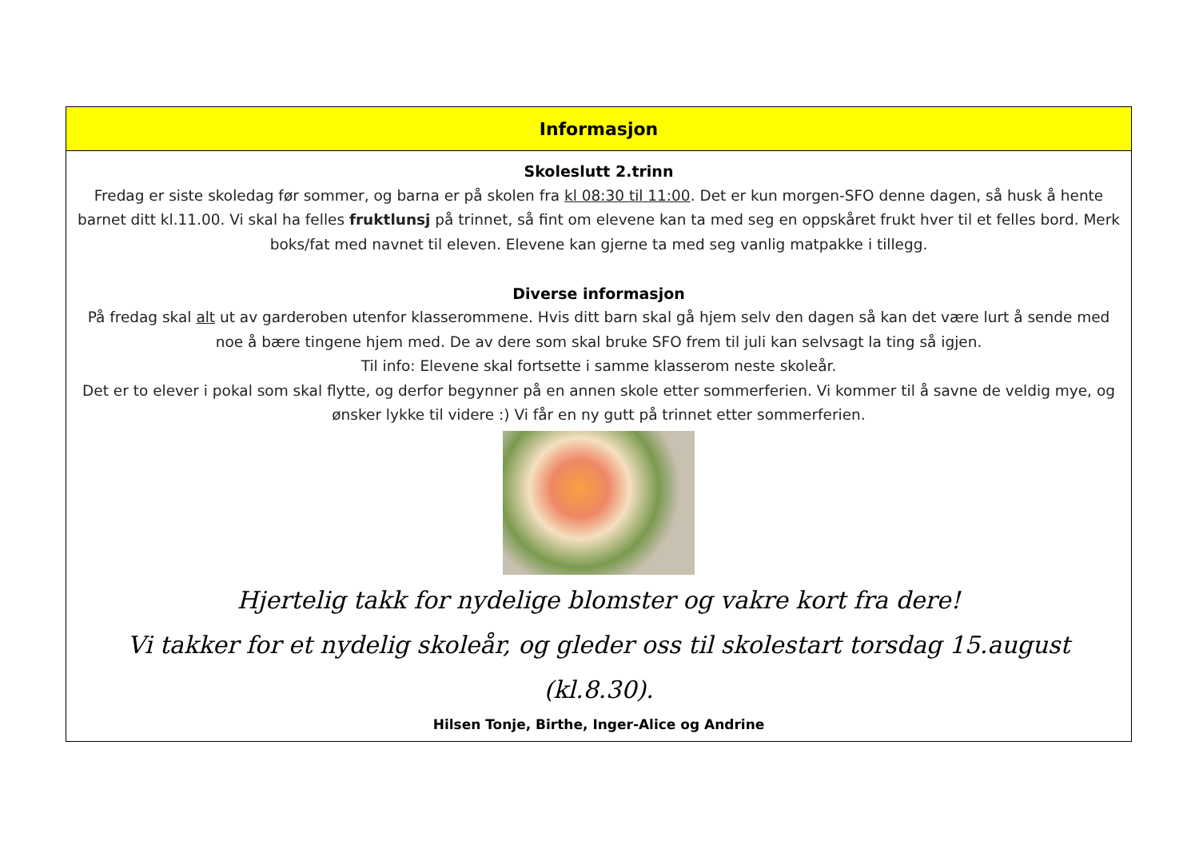| Informasjon |
| --- |
| Skoleslutt 2.trinn Fredag er siste skoledag før sommer, og barna er på skolen fra kl 08:30 til 11:00 . Det er kun morgen-SFO denne dagen, så husk å hente barnet ditt kl.11.00. Vi skal ha felles fruktlunsj på trinnet, så fint om elevene kan ta med seg en oppskåret frukt hver til et felles bord. Merk boks/fat med navnet til eleven. Elevene kan gjerne ta med seg vanlig matpakke i tillegg. Diverse informasjon På fredag skal alt ut av garderoben utenfor klasserommene. Hvis ditt barn skal gå hjem selv den dagen så kan det være lurt å sende med noe å bære tingene hjem med. De av dere som skal bruke SFO frem til juli kan selvsagt la ting så igjen. Til info: Elevene skal fortsette i samme klasserom neste skoleår. Det er to elever i pokal som skal flytte, og derfor begynner på en annen skole etter sommerferien. Vi kommer til å savne de veldig mye, og ønsker lykke til videre :) Vi får en ny gutt på trinnet etter sommerferien. Hjertelig takk for nydelige blomster og vakre kort fra dere! Vi takker for et nydelig skoleår, og gleder oss til skolestart torsdag 15.august (kl.8.30). Hilsen Tonje, Birthe, Inger-Alice og Andrine |